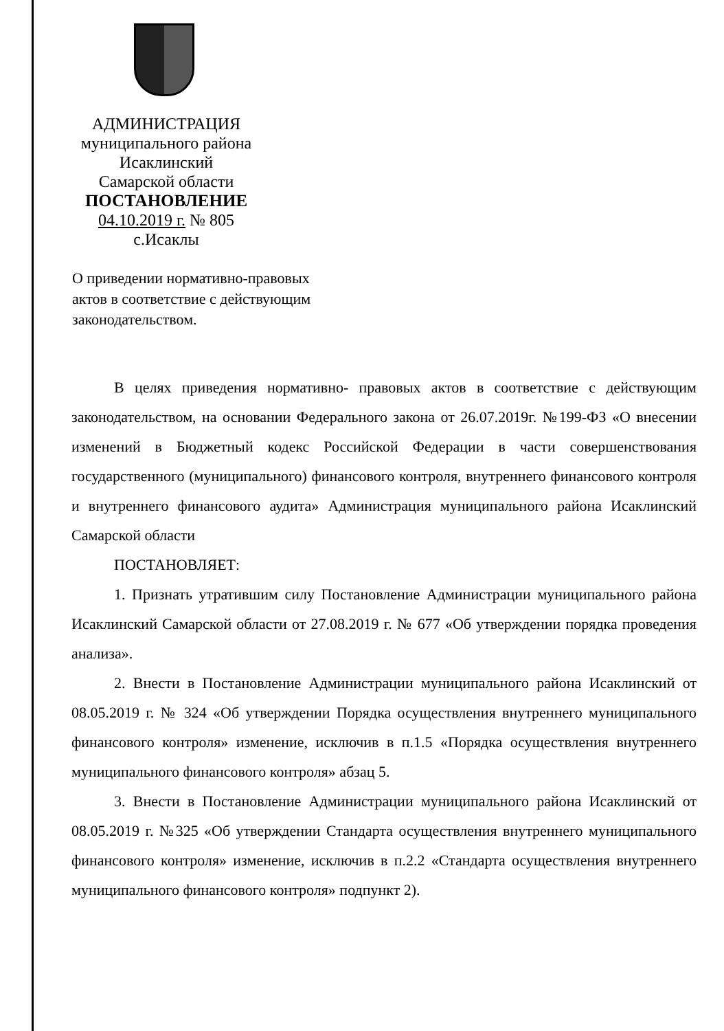АДМИНИСТРАЦИЯ
муниципального района
Исаклинский
Самарской области
ПОСТАНОВЛЕНИЕ
04.10.2019 г. № 805
с.Исаклы
О приведении нормативно-правовых актов в соответствие с действующим законодательством.
В целях приведения нормативно- правовых актов в соответствие с действующим законодательством, на основании Федерального закона от 26.07.2019г. №199-ФЗ «О внесении изменений в Бюджетный кодекс Российской Федерации в части совершенствования государственного (муниципального) финансового контроля, внутреннего финансового контроля и внутреннего финансового аудита» Администрация муниципального района Исаклинский Самарской области
ПОСТАНОВЛЯЕТ:
1. Признать утратившим силу Постановление Администрации муниципального района Исаклинский Самарской области от 27.08.2019 г. № 677 «Об утверждении порядка проведения анализа».
2. Внести в Постановление Администрации муниципального района Исаклинский от 08.05.2019 г. № 324 «Об утверждении Порядка осуществления внутреннего муниципального финансового контроля» изменение, исключив в п.1.5 «Порядка осуществления внутреннего муниципального финансового контроля» абзац 5.
3. Внести в Постановление Администрации муниципального района Исаклинский от 08.05.2019 г. №325 «Об утверждении Стандарта осуществления внутреннего муниципального финансового контроля» изменение, исключив в п.2.2 «Стандарта осуществления внутреннего муниципального финансового контроля» подпункт 2).